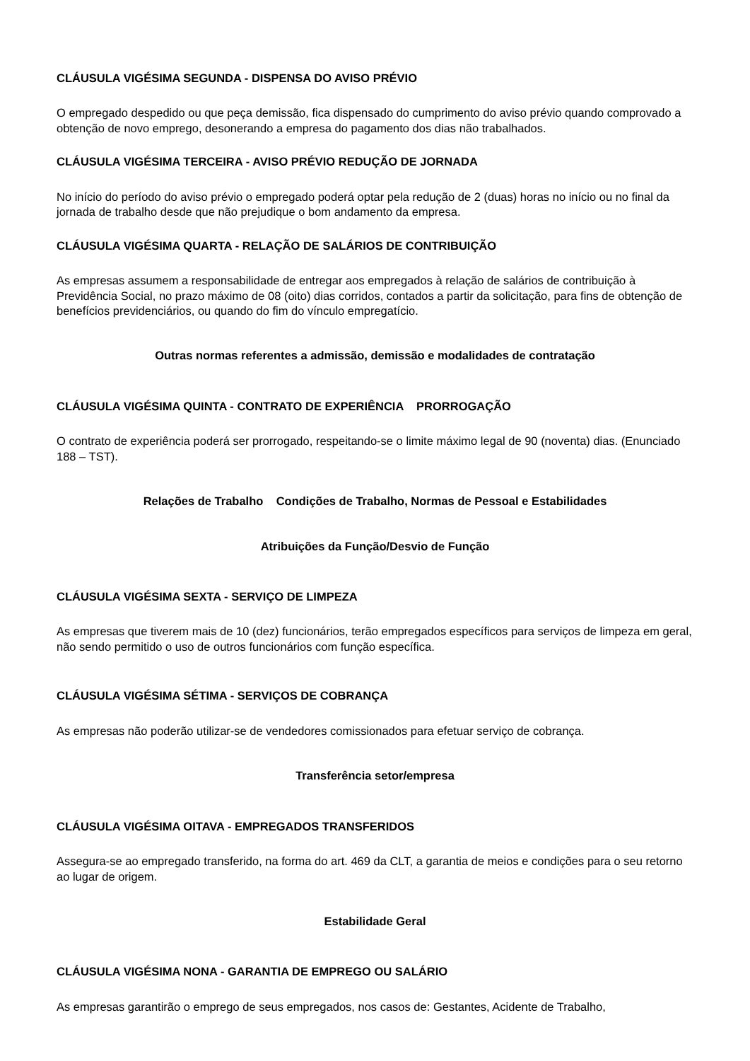CLÁUSULA VIGÉSIMA SEGUNDA - DISPENSA DO AVISO PRÉVIO
O empregado despedido ou que peça demissão, fica dispensado do cumprimento do aviso prévio quando comprovado a obtenção de novo emprego, desonerando a empresa do pagamento dos dias não trabalhados.
CLÁUSULA VIGÉSIMA TERCEIRA - AVISO PRÉVIO REDUÇÃO DE JORNADA
No início do período do aviso prévio o empregado poderá optar pela redução de 2 (duas) horas no início ou no final da jornada de trabalho desde que não prejudique o bom andamento da empresa.
CLÁUSULA VIGÉSIMA QUARTA - RELAÇÃO DE SALÁRIOS DE CONTRIBUIÇÃO
As empresas assumem a responsabilidade de entregar aos empregados à relação de salários de contribuição à Previdência Social, no prazo máximo de 08 (oito) dias corridos, contados a partir da solicitação, para fins de obtenção de benefícios previdenciários, ou quando do fim do vínculo empregatício.
Outras normas referentes a admissão, demissão e modalidades de contratação
CLÁUSULA VIGÉSIMA QUINTA - CONTRATO DE EXPERIÊNCIA PRORROGAÇÃO
O contrato de experiência poderá ser prorrogado, respeitando-se o limite máximo legal de 90 (noventa) dias. (Enunciado 188 – TST).
Relações de Trabalho Condições de Trabalho, Normas de Pessoal e Estabilidades
Atribuições da Função/Desvio de Função
CLÁUSULA VIGÉSIMA SEXTA - SERVIÇO DE LIMPEZA
As empresas que tiverem mais de 10 (dez) funcionários, terão empregados específicos para serviços de limpeza em geral, não sendo permitido o uso de outros funcionários com função específica.
CLÁUSULA VIGÉSIMA SÉTIMA - SERVIÇOS DE COBRANÇA
As empresas não poderão utilizar-se de vendedores comissionados para efetuar serviço de cobrança.
Transferência setor/empresa
CLÁUSULA VIGÉSIMA OITAVA - EMPREGADOS TRANSFERIDOS
Assegura-se ao empregado transferido, na forma do art. 469 da CLT, a garantia de meios e condições para o seu retorno ao lugar de origem.
Estabilidade Geral
CLÁUSULA VIGÉSIMA NONA - GARANTIA DE EMPREGO OU SALÁRIO
As empresas garantirão o emprego de seus empregados, nos casos de: Gestantes, Acidente de Trabalho,